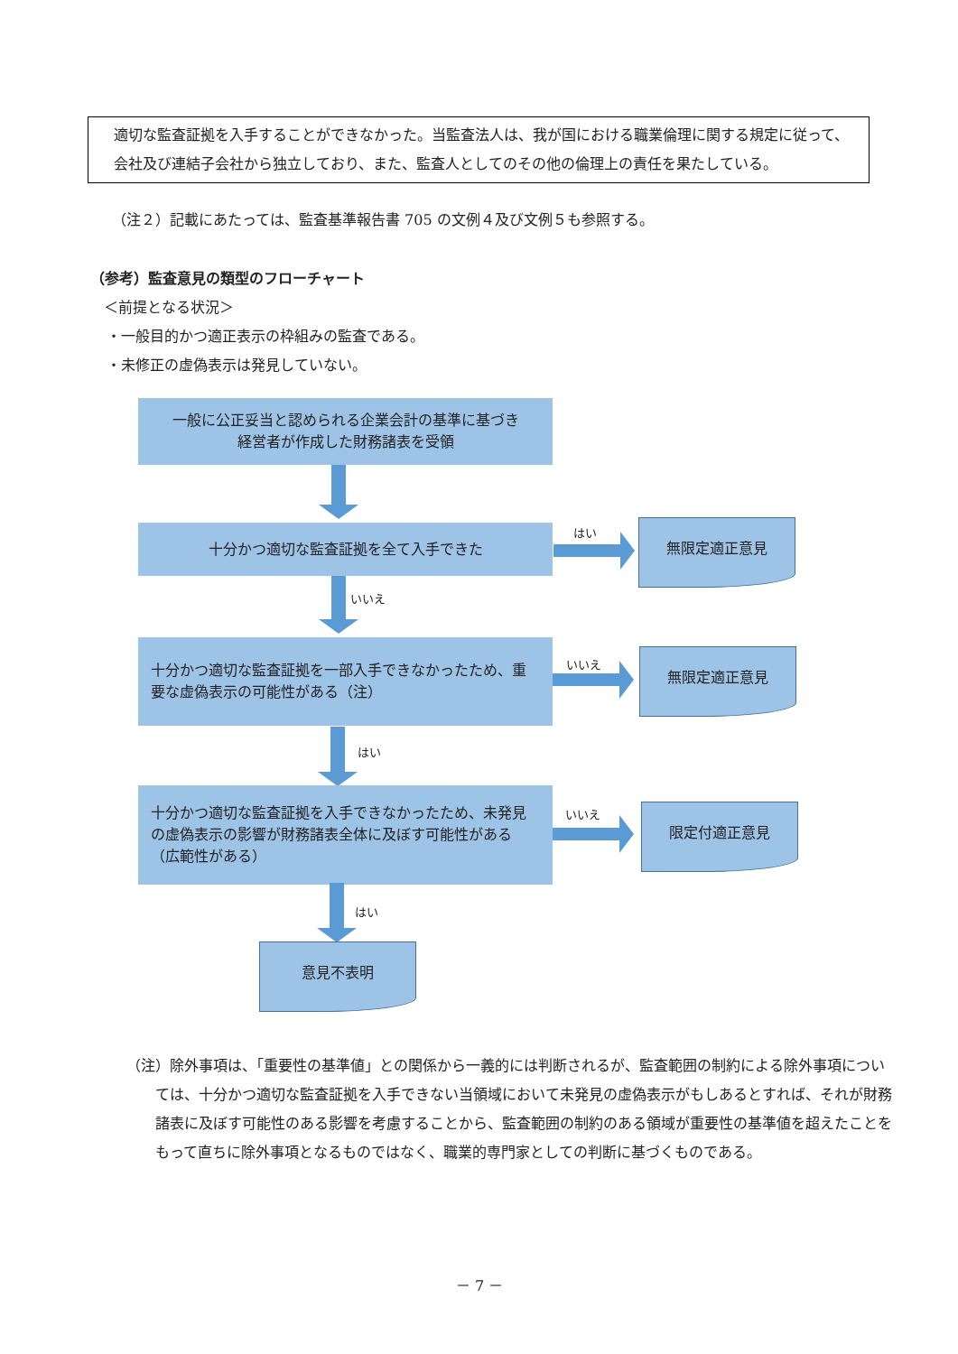適切な監査証拠を入手することができなかった。当監査法人は、我が国における職業倫理に関する規定に従って、会社及び連結子会社から独立しており、また、監査人としてのその他の倫理上の責任を果たしている。
（注２）記載にあたっては、監査基準報告書 705 の文例４及び文例５も参照する。
（参考）監査意見の類型のフローチャート
＜前提となる状況＞
・一般目的かつ適正表示の枠組みの監査である。
・未修正の虚偽表示は発見していない。
一般に公正妥当と認められる企業会計の基準に基づき
経営者が作成した財務諸表を受領
十分かつ適切な監査証拠を全て入手できた はい 無限定適正意見
いいえ
十分かつ適切な監査証拠を一部入手できなかったため、重要な虚偽表示の可能性がある（注）
いいえ 無限定適正意見
はい
十分かつ適切な監査証拠を入手できなかったため、未発見の虚偽表示の影響が財務諸表全体に及ぼす可能性がある（広範性がある）
いいえ 限定付適正意見
はい
意見不表明
（注）除外事項は、「重要性の基準値」との関係から一義的には判断されるが、監査範囲の制約による除外事項については、十分かつ適切な監査証拠を入手できない当領域において未発見の虚偽表示がもしあるとすれば、それが財務諸表に及ぼす可能性のある影響を考慮することから、監査範囲の制約のある領域が重要性の基準値を超えたことをもって直ちに除外事項となるものではなく、職業的専門家としての判断に基づくものである。
－ 7 －